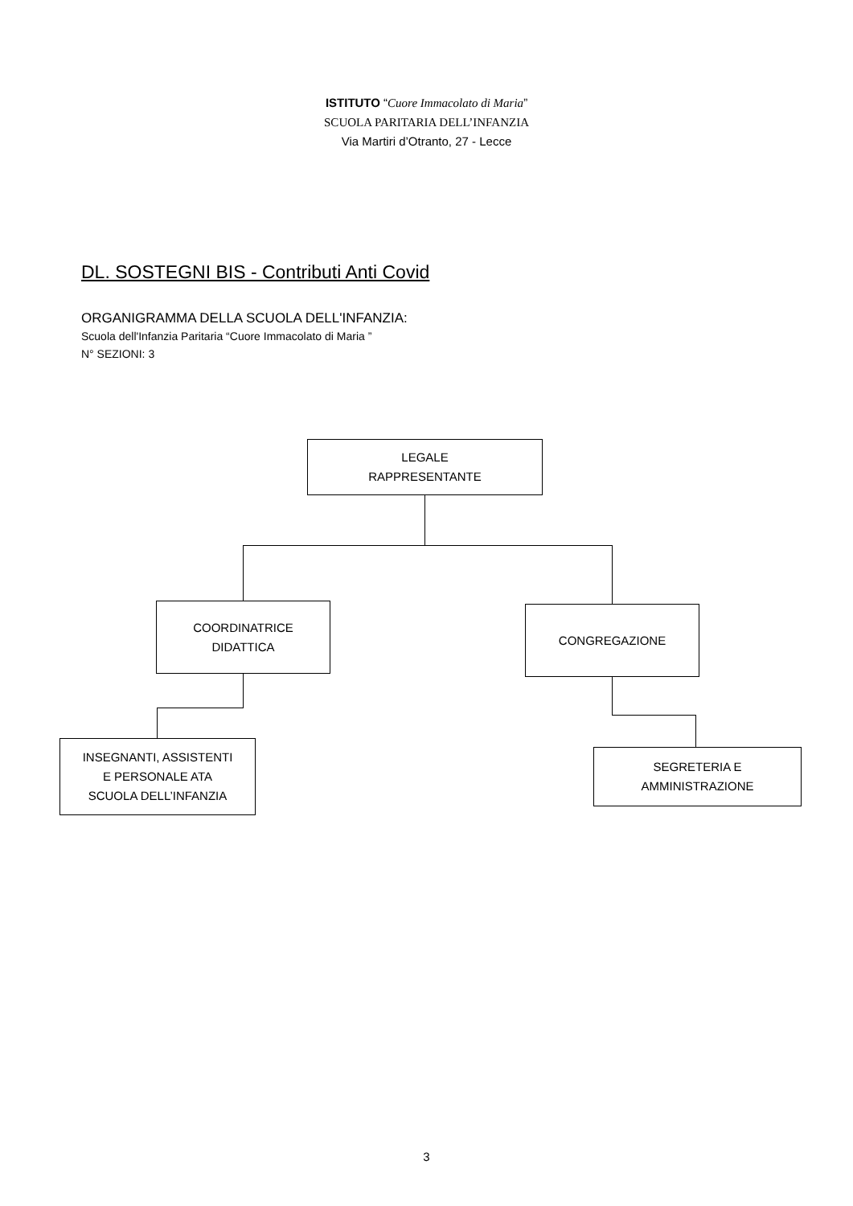ISTITUTO “Cuore Immacolato di Maria”
SCUOLA PARITARIA DELL’INFANZIA
Via Martiri d’Otranto, 27 - Lecce
DL. SOSTEGNI BIS - Contributi Anti Covid
ORGANIGRAMMA DELLA SCUOLA DELL'INFANZIA:
Scuola dell'Infanzia Paritaria “Cuore Immacolato di Maria ”
N° SEZIONI: 3
LEGALE
RAPPRESENTANTE
COORDINATRICE
DIDATTICA
CONGREGAZIONE
INSEGNANTI, ASSISTENTI
E PERSONALE ATA
SCUOLA DELL’INFANZIA
SEGRETERIA E
AMMINISTRAZIONE
3